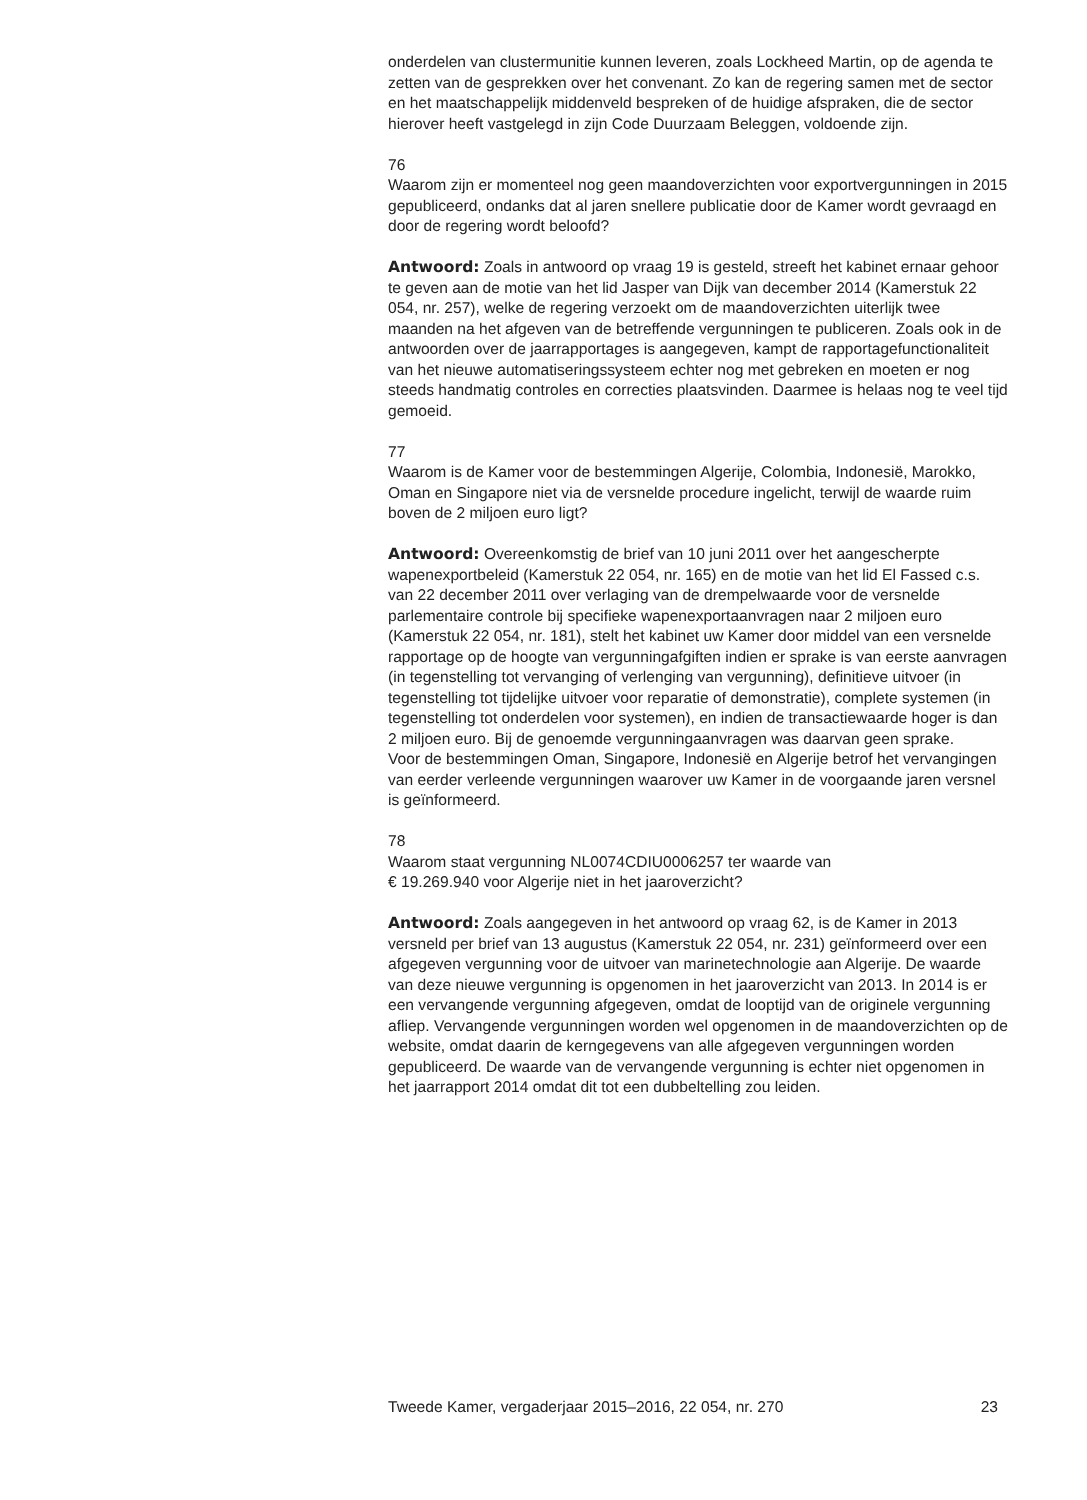onderdelen van clustermunitie kunnen leveren, zoals Lockheed Martin, op de agenda te zetten van de gesprekken over het convenant. Zo kan de regering samen met de sector en het maatschappelijk middenveld bespreken of de huidige afspraken, die de sector hierover heeft vastgelegd in zijn Code Duurzaam Beleggen, voldoende zijn.
76
Waarom zijn er momenteel nog geen maandoverzichten voor exportvergunningen in 2015 gepubliceerd, ondanks dat al jaren snellere publicatie door de Kamer wordt gevraagd en door de regering wordt beloofd?
Antwoord: Zoals in antwoord op vraag 19 is gesteld, streeft het kabinet ernaar gehoor te geven aan de motie van het lid Jasper van Dijk van december 2014 (Kamerstuk 22 054, nr. 257), welke de regering verzoekt om de maandoverzichten uiterlijk twee maanden na het afgeven van de betreffende vergunningen te publiceren. Zoals ook in de antwoorden over de jaarrapportages is aangegeven, kampt de rapportagefunctionaliteit van het nieuwe automatiseringssysteem echter nog met gebreken en moeten er nog steeds handmatig controles en correcties plaatsvinden. Daarmee is helaas nog te veel tijd gemoeid.
77
Waarom is de Kamer voor de bestemmingen Algerije, Colombia, Indonesië, Marokko, Oman en Singapore niet via de versnelde procedure ingelicht, terwijl de waarde ruim boven de 2 miljoen euro ligt?
Antwoord: Overeenkomstig de brief van 10 juni 2011 over het aangescherpte wapenexportbeleid (Kamerstuk 22 054, nr. 165) en de motie van het lid El Fassed c.s. van 22 december 2011 over verlaging van de drempelwaarde voor de versnelde parlementaire controle bij specifieke wapenexportaanvragen naar 2 miljoen euro (Kamerstuk 22 054, nr. 181), stelt het kabinet uw Kamer door middel van een versnelde rapportage op de hoogte van vergunningafgiften indien er sprake is van eerste aanvragen (in tegenstelling tot vervanging of verlenging van vergunning), definitieve uitvoer (in tegenstelling tot tijdelijke uitvoer voor reparatie of demonstratie), complete systemen (in tegenstelling tot onderdelen voor systemen), en indien de transactiewaarde hoger is dan 2 miljoen euro. Bij de genoemde vergunningaanvragen was daarvan geen sprake.
Voor de bestemmingen Oman, Singapore, Indonesië en Algerije betrof het vervangingen van eerder verleende vergunningen waarover uw Kamer in de voorgaande jaren versnel is geïnformeerd.
78
Waarom staat vergunning NL0074CDIU0006257 ter waarde van
€ 19.269.940 voor Algerije niet in het jaaroverzicht?
Antwoord: Zoals aangegeven in het antwoord op vraag 62, is de Kamer in 2013 versneld per brief van 13 augustus (Kamerstuk 22 054, nr. 231) geïnformeerd over een afgegeven vergunning voor de uitvoer van marinetechnologie aan Algerije. De waarde van deze nieuwe vergunning is opgenomen in het jaaroverzicht van 2013. In 2014 is er een vervangende vergunning afgegeven, omdat de looptijd van de originele vergunning afliep. Vervangende vergunningen worden wel opgenomen in de maandoverzichten op de website, omdat daarin de kerngegevens van alle afgegeven vergunningen worden gepubliceerd. De waarde van de vervangende vergunning is echter niet opgenomen in het jaarrapport 2014 omdat dit tot een dubbeltelling zou leiden.
Tweede Kamer, vergaderjaar 2015–2016, 22 054, nr. 270 23